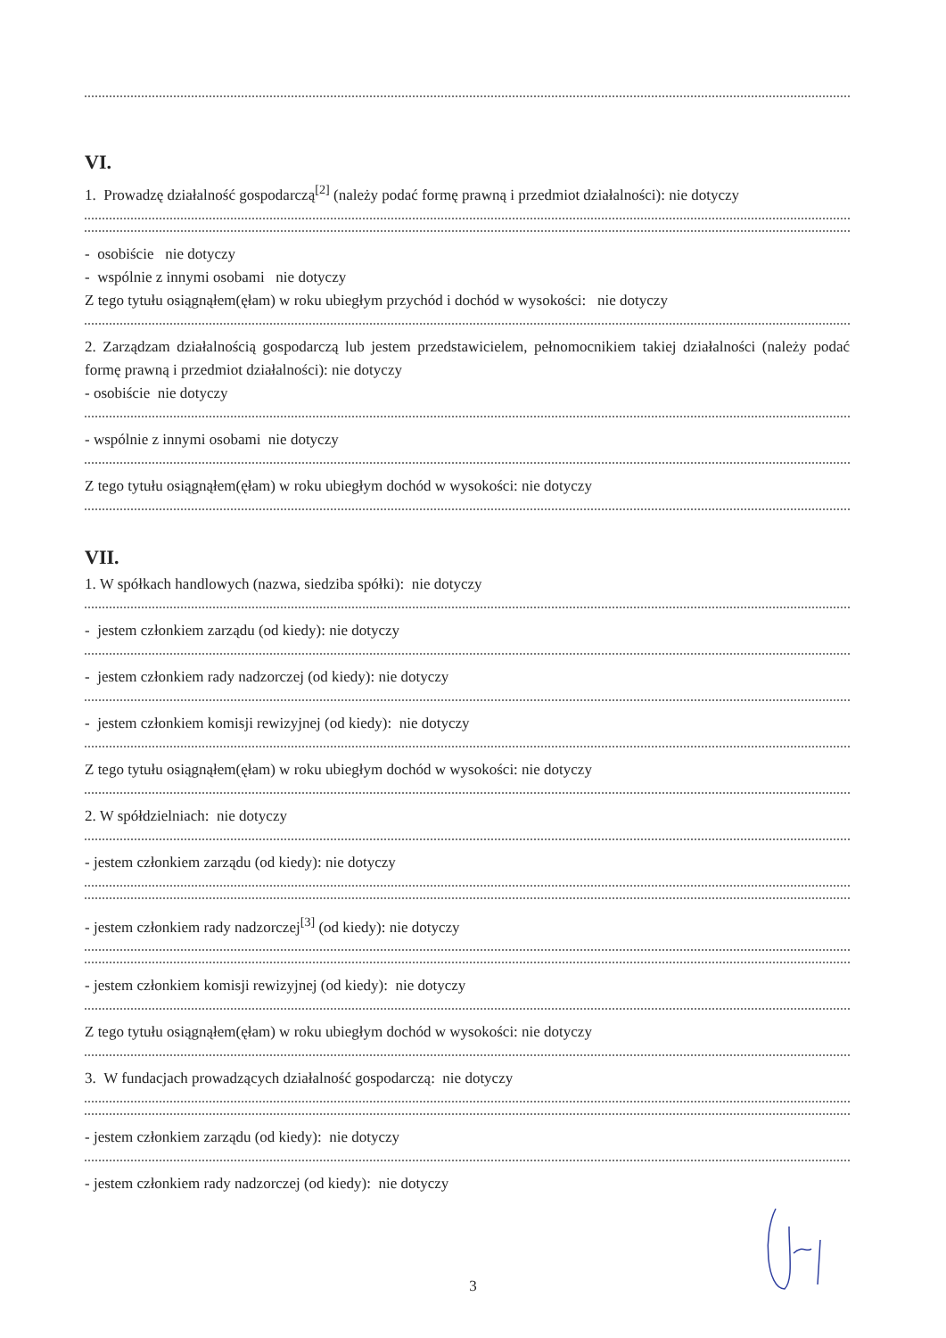VI.
1. Prowadzę działalność gospodarczą<sup>[2]</sup> (należy podać formę prawną i przedmiot działalności): nie dotyczy
- osobiście nie dotyczy
- wspólnie z innymi osobami nie dotyczy
Z tego tytułu osiągnąłem(ęłam) w roku ubiegłym przychód i dochód w wysokości: nie dotyczy
2. Zarządzam działalnością gospodarczą lub jestem przedstawicielem, pełnomocnikiem takiej działalności (należy podać formę prawną i przedmiot działalności): nie dotyczy
- osobiście nie dotyczy
- wspólnie z innymi osobami nie dotyczy
Z tego tytułu osiągnąłem(ęłam) w roku ubiegłym dochód w wysokości: nie dotyczy
VII.
1. W spółkach handlowych (nazwa, siedziba spółki): nie dotyczy
- jestem członkiem zarządu (od kiedy): nie dotyczy
- jestem członkiem rady nadzorczej (od kiedy): nie dotyczy
- jestem członkiem komisji rewizyjnej (od kiedy): nie dotyczy
Z tego tytułu osiągnąłem(ęłam) w roku ubiegłym dochód w wysokości: nie dotyczy
2. W spółdzielniach: nie dotyczy
- jestem członkiem zarządu (od kiedy): nie dotyczy
- jestem członkiem rady nadzorczej<sup>[3]</sup> (od kiedy): nie dotyczy
- jestem członkiem komisji rewizyjnej (od kiedy): nie dotyczy
Z tego tytułu osiągnąłem(ęłam) w roku ubiegłym dochód w wysokości: nie dotyczy
3. W fundacjach prowadzących działalność gospodarczą: nie dotyczy
- jestem członkiem zarządu (od kiedy): nie dotyczy
- jestem członkiem rady nadzorczej (od kiedy): nie dotyczy
3